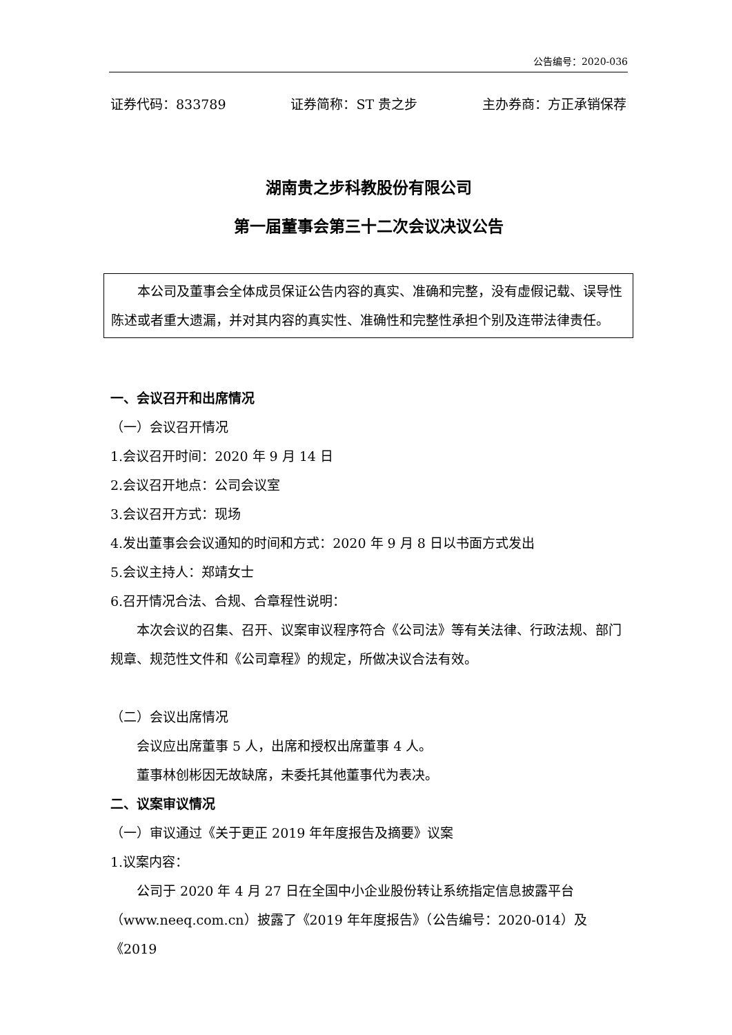公告编号：2020-036
证券代码：833789 证券简称：ST 贵之步 主办券商：方正承销保荐
湖南贵之步科教股份有限公司
第一届董事会第三十二次会议决议公告
本公司及董事会全体成员保证公告内容的真实、准确和完整，没有虚假记载、误导性陈述或者重大遗漏，并对其内容的真实性、准确性和完整性承担个别及连带法律责任。
一、会议召开和出席情况
（一）会议召开情况
1.会议召开时间：2020 年 9 月 14 日
2.会议召开地点：公司会议室
3.会议召开方式：现场
4.发出董事会会议通知的时间和方式：2020 年 9 月 8 日以书面方式发出
5.会议主持人：郑靖女士
6.召开情况合法、合规、合章程性说明：
本次会议的召集、召开、议案审议程序符合《公司法》等有关法律、行政法规、部门规章、规范性文件和《公司章程》的规定，所做决议合法有效。
（二）会议出席情况
会议应出席董事 5 人，出席和授权出席董事 4 人。
董事林创彬因无故缺席，未委托其他董事代为表决。
二、议案审议情况
（一）审议通过《关于更正 2019 年年度报告及摘要》议案
1.议案内容：
公司于 2020 年 4 月 27 日在全国中小企业股份转让系统指定信息披露平台（www.neeq.com.cn）披露了《2019 年年度报告》（公告编号：2020-014）及《2019